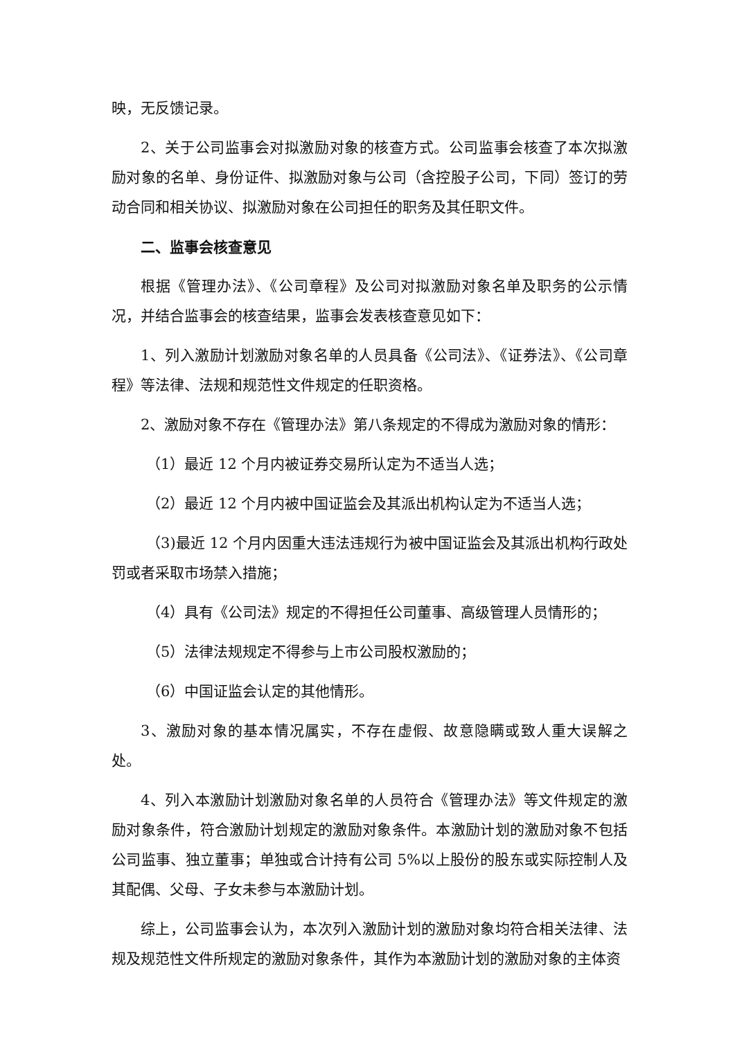映，无反馈记录。
2、关于公司监事会对拟激励对象的核查方式。公司监事会核查了本次拟激励对象的名单、身份证件、拟激励对象与公司（含控股子公司，下同）签订的劳动合同和相关协议、拟激励对象在公司担任的职务及其任职文件。
二、监事会核查意见
根据《管理办法》、《公司章程》及公司对拟激励对象名单及职务的公示情况，并结合监事会的核查结果，监事会发表核查意见如下：
1、列入激励计划激励对象名单的人员具备《公司法》、《证券法》、《公司章程》等法律、法规和规范性文件规定的任职资格。
2、激励对象不存在《管理办法》第八条规定的不得成为激励对象的情形：
（1）最近 12 个月内被证券交易所认定为不适当人选；
（2）最近 12 个月内被中国证监会及其派出机构认定为不适当人选；
（3)最近 12 个月内因重大违法违规行为被中国证监会及其派出机构行政处罚或者采取市场禁入措施；
（4）具有《公司法》规定的不得担任公司董事、高级管理人员情形的；
（5）法律法规规定不得参与上市公司股权激励的；
（6）中国证监会认定的其他情形。
3、激励对象的基本情况属实，不存在虚假、故意隐瞒或致人重大误解之处。
4、列入本激励计划激励对象名单的人员符合《管理办法》等文件规定的激励对象条件，符合激励计划规定的激励对象条件。本激励计划的激励对象不包括公司监事、独立董事；单独或合计持有公司 5%以上股份的股东或实际控制人及其配偶、父母、子女未参与本激励计划。
综上，公司监事会认为，本次列入激励计划的激励对象均符合相关法律、法规及规范性文件所规定的激励对象条件，其作为本激励计划的激励对象的主体资